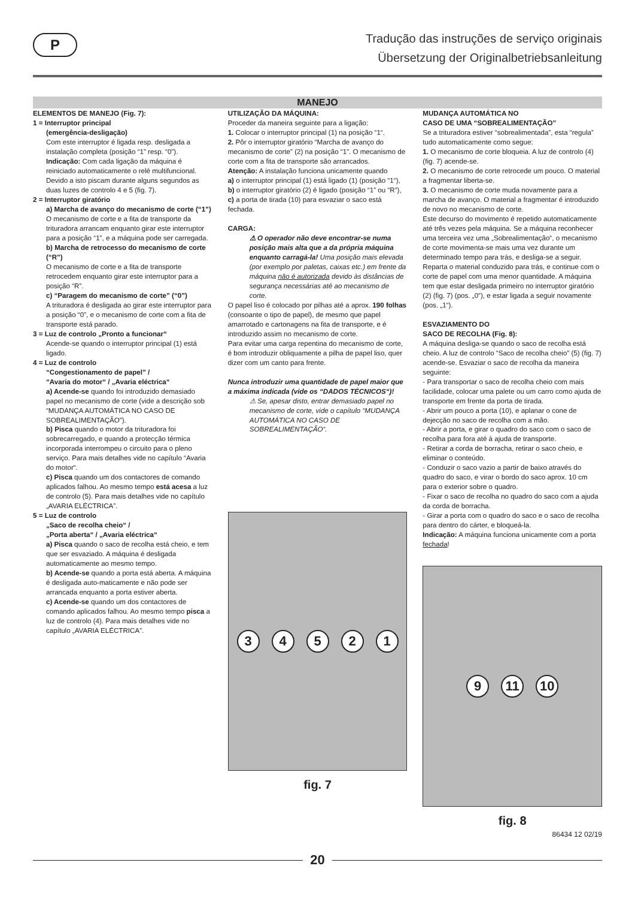P
Tradução das instruções de serviço originais
Übersetzung der Originalbetriebsanleitung
MANEJO
ELEMENTOS DE MANEJO (Fig. 7):
1 = Interruptor principal
(emergência-desligação)
Com este interruptor é ligada resp. desligada a instalação completa (posição “1” resp. “0”). Indicação: Com cada ligação da máquina é reiniciado automaticamente o relé multifuncional. Devido a isto piscam durante alguns segundos as duas luzes de controlo 4 e 5 (fig. 7).
2 = Interruptor giratório
a) Marcha de avanço do mecanismo de corte (“1”)
O mecanismo de corte e a fita de transporte da trituradora arrancam enquanto girar este interruptor para a posição “1”, e a máquina pode ser carregada.
b) Marcha de retrocesso do mecanismo de corte (“R”)
O mecanismo de corte e a fita de transporte retrocedem enquanto girar este interruptor para a posição “R”.
c) “Paragem do mecanismo de corte” (“0”)
A trituradora é desligada ao girar este interruptor para a posição “0”, e o mecanismo de corte com a fita de transporte está parado.
3 = Luz de controlo „Pronto a funcionar“
Acende-se quando o interruptor principal (1) está ligado.
4 = Luz de controlo
“Congestionamento de papel” /
“Avaria do motor“ / „Avaria eléctrica“
a) Acende-se quando foi introduzido demasiado papel no mecanismo de corte (vide a descrição sob “MUDANÇA AUTOMÁTICA NO CASO DE SOBREALIMENTAÇÃO”).
b) Pisca quando o motor da trituradora foi sobrecarregado, e quando a protecção térmica incorporada interrompeu o circuito para o pleno serviço. Para mais detalhes vide no capítulo “Avaria do motor“.
c) Pisca quando um dos contactores de comando aplicados falhou. Ao mesmo tempo está acesa a luz de controlo (5). Para mais detalhes vide no capítulo „AVARIA ELÉCTRICA”.
5 = Luz de controlo
„Saco de recolha cheio“ /
„Porta aberta“ / „Avaria eléctrica“
a) Pisca quando o saco de recolha está cheio, e tem que ser esvaziado. A máquina é desligada automaticamente ao mesmo tempo.
b) Acende-se quando a porta está aberta. A máquina é desligada auto-maticamente e não pode ser arrancada enquanto a porta estiver aberta.
c) Acende-se quando um dos contactores de comando aplicados falhou. Ao mesmo tempo pisca a luz de controlo (4). Para mais detalhes vide no capítulo „AVARIA ELÉCTRICA”.
UTILIZAÇÃO DA MÁQUINA:
Proceder da maneira seguinte para a ligação:
1. Colocar o interruptor principal (1) na posição “1“.
2. Pôr o interruptor giratório “Marcha de avanço do mecanismo de corte” (2) na posição “1”. O mecanismo de corte com a fita de transporte são arrancados.
Atenção: A instalação funciona unicamente quando
a) o interruptor principal (1) está ligado (1) (posição “1“),
b) o interruptor giratório (2) é ligado (posição “1” ou “R”),
c) a porta de tirada (10) para esvaziar o saco está fechada.
CARGA:
⚠ O operador não deve encontrar-se numa posição mais alta que a da própria máquina enquanto carragá-la! Uma posição mais elevada (por exemplo por paletas, caixas etc.) em frente da máquina não é autorizada devido às distâncias de segurança necessárias até ao mecanismo de corte.
O papel liso é colocado por pilhas até a aprox. 190 folhas (consoante o tipo de papel), de mesmo que papel amarrotado e cartonagens na fita de transporte, e é introduzido assim no mecanismo de corte.
Para evitar uma carga repentina do mecanismo de corte, é bom introduzir obliquamente a pilha de papel liso, quer dizer com um canto para frente.
Nunca introduzir uma quantidade de papel maior que a máxima indicada (vide os “DADOS TÉCNICOS“)!
⚠ Se, apesar disto, entrar demasiado papel no mecanismo de corte, vide o capítulo “MUDANÇA AUTOMÁTICA NO CASO DE SOBREALIMENTAÇÃO“.
3 4 5 2 1
fig. 7
MUDANÇA AUTOMÁTICA NO
CASO DE UMA “SOBREALIMENTAÇÃO”
Se a trituradora estiver “sobrealimentada”, esta “regula” tudo automaticamente como segue:
1. O mecanismo de corte bloqueia. A luz de controlo (4) (fig. 7) acende-se.
2. O mecanismo de corte retrocede um pouco. O material a fragmentar liberta-se.
3. O mecanismo de corte muda novamente para a marcha de avanço. O material a fragmentar é introduzido de novo no mecanismo de corte.
Este decurso do movimento é repetido automaticamente até três vezes pela máquina. Se a máquina reconhecer uma terceira vez uma „Sobrealimentação“, o mecanismo de corte movimenta-se mais uma vez durante um determinado tempo para trás, e desliga-se a seguir.
Reparta o material conduzido para trás, e continue com o corte de papel com uma menor quantidade. A máquina tem que estar desligada primeiro no interruptor giratório (2) (fig. 7) (pos. „0“), e estar ligada a seguir novamente (pos. „1“).
ESVAZIAMENTO DO
SACO DE RECOLHA (Fig. 8):
A máquina desliga-se quando o saco de recolha está cheio. A luz de controlo “Saco de recolha cheio” (5) (fig. 7) acende-se. Esvaziar o saco de recolha da maneira seguinte:
- Para transportar o saco de recolha cheio com mais facilidade, colocar uma palete ou um carro como ajuda de transporte em frente da porta de tirada.
- Abrir um pouco a porta (10), e aplanar o cone de dejecção no saco de recolha com a mão.
- Abrir a porta, e girar o quadro do saco com o saco de recolha para fora até à ajuda de transporte.
- Retirar a corda de borracha, retirar o saco cheio, e eliminar o conteúdo.
- Conduzir o saco vazio a partir de baixo através do quadro do saco, e virar o bordo do saco aprox. 10 cm para o exterior sobre o quadro.
- Fixar o saco de recolha no quadro do saco com a ajuda da corda de borracha.
- Girar a porta com o quadro do saco e o saco de recolha para dentro do cárter, e bloqueá-la.
Indicação: A máquina funciona unicamente com a porta fechada!
9 11 10
fig. 8
86434 12 02/19
20